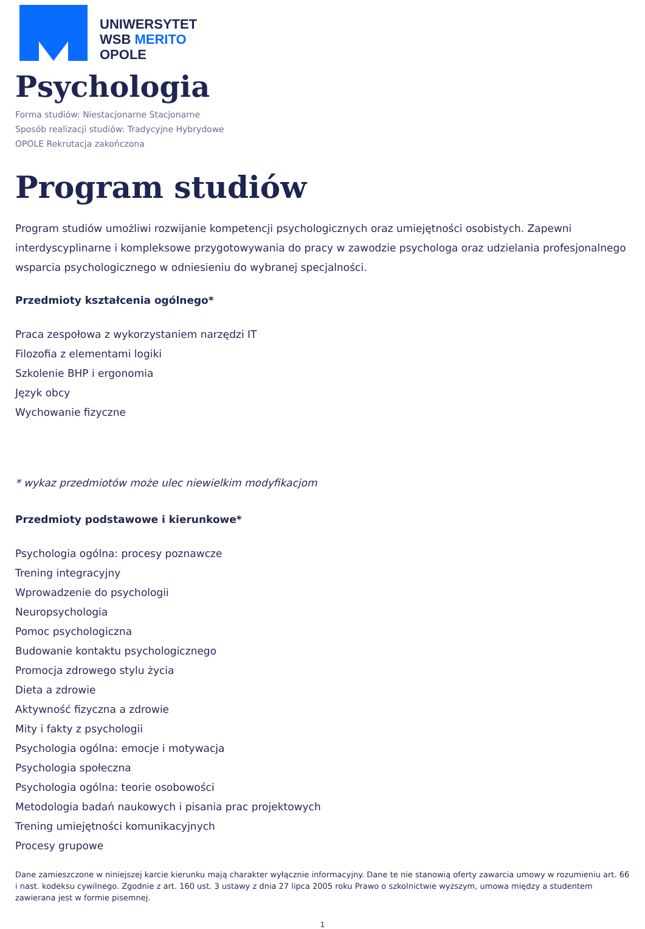UNIWERSYTET
WSB MERITO
OPOLE
Psychologia
Forma studiów: Niestacjonarne Stacjonarne
Sposób realizacji studiów: Tradycyjne Hybrydowe
OPOLE Rekrutacja zakończona
Program studiów
Program studiów umożliwi rozwijanie kompetencji psychologicznych oraz umiejętności osobistych. Zapewni interdyscyplinarne i kompleksowe przygotowywania do pracy w zawodzie psychologa oraz udzielania profesjonalnego wsparcia psychologicznego w odniesieniu do wybranej specjalności.
Przedmioty kształcenia ogólnego*
Praca zespołowa z wykorzystaniem narzędzi IT
Filozofia z elementami logiki
Szkolenie BHP i ergonomia
Język obcy
Wychowanie fizyczne
* wykaz przedmiotów może ulec niewielkim modyfikacjom
Przedmioty podstawowe i kierunkowe*
Psychologia ogólna: procesy poznawcze
Trening integracyjny
Wprowadzenie do psychologii
Neuropsychologia
Pomoc psychologiczna
Budowanie kontaktu psychologicznego
Promocja zdrowego stylu życia
Dieta a zdrowie
Aktywność fizyczna a zdrowie
Mity i fakty z psychologii
Psychologia ogólna: emocje i motywacja
Psychologia społeczna
Psychologia ogólna: teorie osobowości
Metodologia badań naukowych i pisania prac projektowych
Trening umiejętności komunikacyjnych
Procesy grupowe
Dane zamieszczone w niniejszej karcie kierunku mają charakter wyłącznie informacyjny. Dane te nie stanowią oferty zawarcia umowy w rozumieniu art. 66 i nast. kodeksu cywilnego. Zgodnie z art. 160 ust. 3 ustawy z dnia 27 lipca 2005 roku Prawo o szkolnictwie wyższym, umowa między a studentem zawierana jest w formie pisemnej.
1